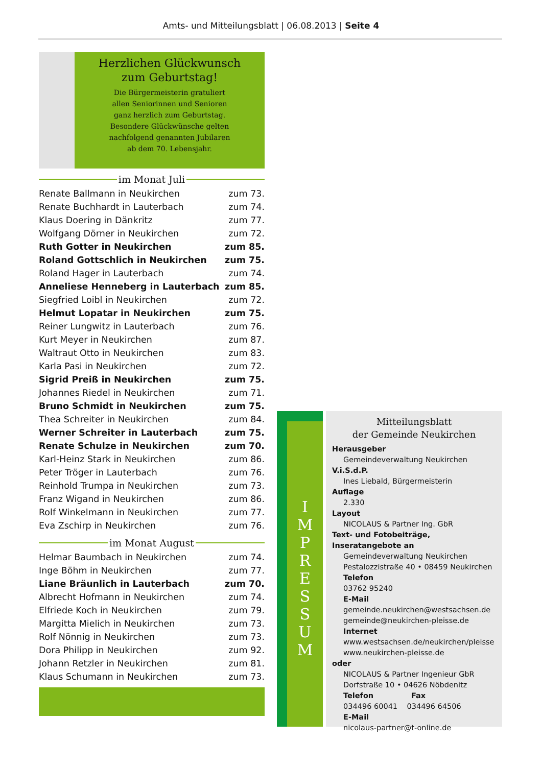Amts- und Mitteilungsblatt | 06.08.2013 | Seite 4
Herzlichen Glückwunsch
zum Geburtstag!
Die Bürgermeisterin gratuliert
allen Seniorinnen und Senioren
ganz herzlich zum Geburtstag.
Besondere Glückwünsche gelten
nachfolgend genannten Jubilaren
ab dem 70. Lebensjahr.
im Monat Juli
| Renate Ballmann in Neukirchen | zum 73. |
| Renate Buchhardt in Lauterbach | zum 74. |
| Klaus Doering in Dänkritz | zum 77. |
| Wolfgang Dörner in Neukirchen | zum 72. |
| Ruth Gotter in Neukirchen | zum 85. |
| Roland Gottschlich in Neukirchen | zum 75. |
| Roland Hager in Lauterbach | zum 74. |
| Anneliese Henneberg in Lauterbach | zum 85. |
| Siegfried Loibl in Neukirchen | zum 72. |
| Helmut Lopatar in Neukirchen | zum 75. |
| Reiner Lungwitz in Lauterbach | zum 76. |
| Kurt Meyer in Neukirchen | zum 87. |
| Waltraut Otto in Neukirchen | zum 83. |
| Karla Pasi in Neukirchen | zum 72. |
| Sigrid Preiß in Neukirchen | zum 75. |
| Johannes Riedel in Neukirchen | zum 71. |
| Bruno Schmidt in Neukirchen | zum 75. |
| Thea Schreiter in Neukirchen | zum 84. |
| Werner Schreiter in Lauterbach | zum 75. |
| Renate Schulze in Neukirchen | zum 70. |
| Karl-Heinz Stark in Neukirchen | zum 86. |
| Peter Tröger in Lauterbach | zum 76. |
| Reinhold Trumpa in Neukirchen | zum 73. |
| Franz Wigand in Neukirchen | zum 86. |
| Rolf Winkelmann in Neukirchen | zum 77. |
| Eva Zschirp in Neukirchen | zum 76. |
im Monat August
| Helmar Baumbach in Neukirchen | zum 74. |
| Inge Böhm in Neukirchen | zum 77. |
| Liane Bräunlich in Lauterbach | zum 70. |
| Albrecht Hofmann in Neukirchen | zum 74. |
| Elfriede Koch in Neukirchen | zum 79. |
| Margitta Mielich in Neukirchen | zum 73. |
| Rolf Nönnig in Neukirchen | zum 73. |
| Dora Philipp in Neukirchen | zum 92. |
| Johann Retzler in Neukirchen | zum 81. |
| Klaus Schumann in Neukirchen | zum 73. |
I
M
P
R
E
S
S
U
M
Mitteilungsblatt
der Gemeinde Neukirchen
Herausgeber
Gemeindeverwaltung Neukirchen
V.i.S.d.P.
Ines Liebald, Bürgermeisterin
Auflage
2.330
Layout
NICOLAUS & Partner Ing. GbR
Text- und Fotobeiträge, Inseratangebote an
Gemeindeverwaltung Neukirchen
Pestalozzistraße 40 • 08459 Neukirchen
Telefon
03762 95240
E-Mail
gemeinde.neukirchen@westsachsen.de
gemeinde@neukirchen-pleisse.de
Internet
www.westsachsen.de/neukirchen/pleisse
www.neukirchen-pleisse.de
oder
NICOLAUS & Partner Ingenieur GbR
Dorfstraße 10 • 04626 Nöbdenitz
Telefon Fax
034496 60041 034496 64506
E-Mail
nicolaus-partner@t-online.de